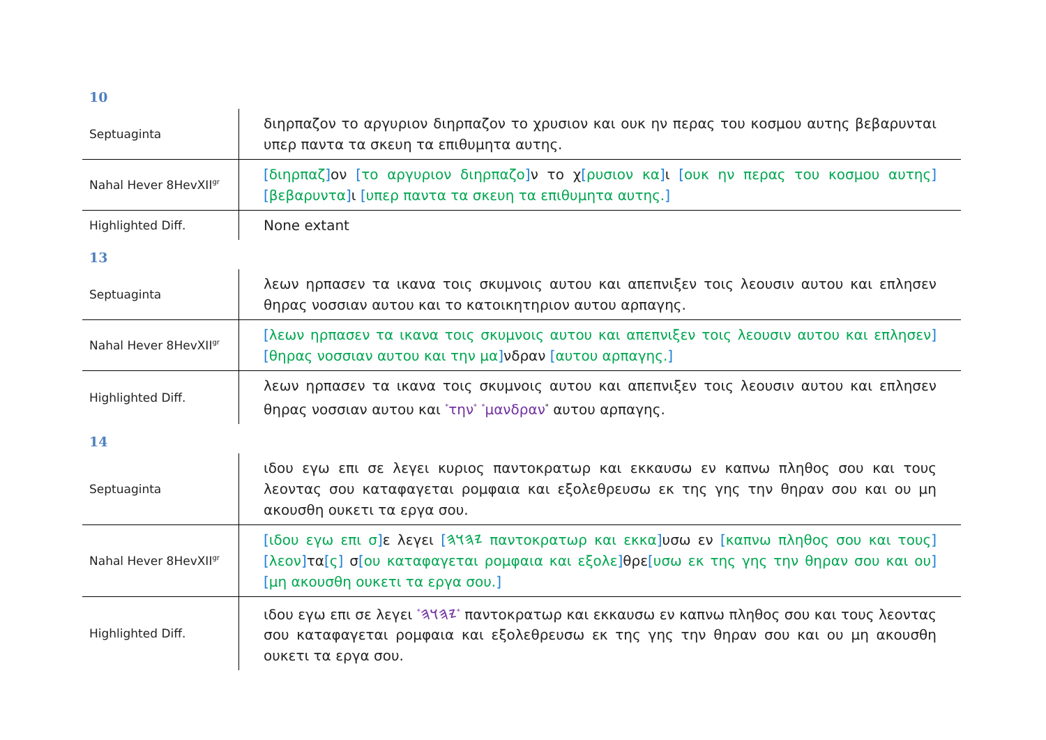10
| Septuaginta | διηρπαζον το αργυριον διηρπαζον το χρυσιον και ουκ ην περας του κοσμου αυτης βεβαρυνται υπερ παντα τα σκευη τα επιθυμητα αυτης. |
| Nahal Hever 8HevXII<sup>gr</sup> | [ διηρπαζ ] ον [ το αργυριον διηρπαζο ] ν το χ [ ρυσιον κα ] ι [ ουκ ην περας του κοσμου αυτης ] [ βεβαρυντα ] ι [ υπερ παντα τα σκευη τα επιθυμητα αυτης. ] |
| Highlighted Diff. | None extant |
13
| Septuaginta | λεων ηρπασεν τα ικανα τοις σκυμνοις αυτου και απεπνιξεν τοις λεουσιν αυτου και επλησεν θηρας νοσσιαν αυτου και το κατοικητηριον αυτου αρπαγης. |
| Nahal Hever 8HevXII<sup>gr</sup> | [ λεων ηρπασεν τα ικανα τοις σκυμνοις αυτου και απεπνιξεν τοις λεουσιν αυτου και επλησεν ] [ θηρας νοσσιαν αυτου και την μα ] νδραν [ αυτου αρπαγης. ] |
| Highlighted Diff. | λεων ηρπασεν τα ικανα τοις σκυμνοις αυτου και απεπνιξεν τοις λεουσιν αυτου και επλησεν θηρας νοσσιαν αυτου και <sup>*</sup> την<sup>*</sup> <sup>*</sup> μανδραν<sup>*</sup> αυτου αρπαγης. |
14
| Septuaginta | ιδου εγω επι σε λεγει κυριος παντοκρατωρ και εκκαυσω εν καπνω πληθος σου και τους λεοντας σου καταφαγεται ρομφαια και εξολεθρευσω εκ της γης την θηραν σου και ου μη ακουσθη ουκετι τα εργα σου. |
| Nahal Hever 8HevXII<sup>gr</sup> | [ ιδου εγω επι σ ] ε λεγει [ 𐤉𐤄𐤅𐤄 παντοκρατωρ και εκκα ] υσω εν [ καπνω πληθος σου και τους ] [ λεον ] τα [ ς ] σ [ ου καταφαγεται ρομφαια και εξολε ] θρε [ υσω εκ της γης την θηραν σου και ου ] [ μη ακουσθη ουκετι τα εργα σου. ] |
| Highlighted Diff. | ιδου εγω επι σε λεγει <sup>*</sup> 𐤉𐤄𐤅𐤄<sup>*</sup> παντοκρατωρ και εκκαυσω εν καπνω πληθος σου και τους λεοντας σου καταφαγεται ρομφαια και εξολεθρευσω εκ της γης την θηραν σου και ου μη ακουσθη ουκετι τα εργα σου. |